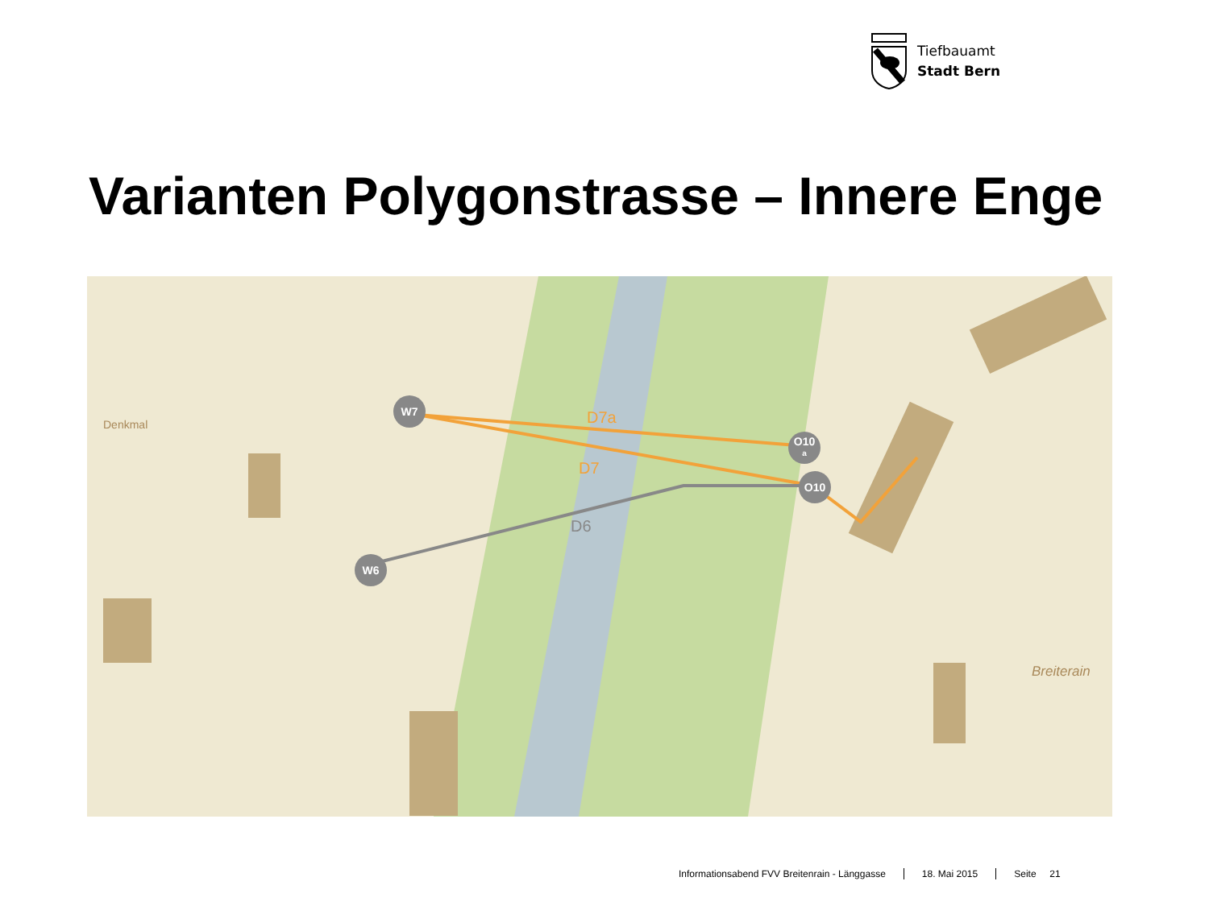Tiefbauamt
Stadt Bern
Varianten Polygonstrasse – Innere Enge
D7a
D7
D6
Denkmal
Breiterain
W7
W6
O10
a
O10
Informationsabend FVV Breitenrain - Länggasse 18. Mai 2015 Seite 21